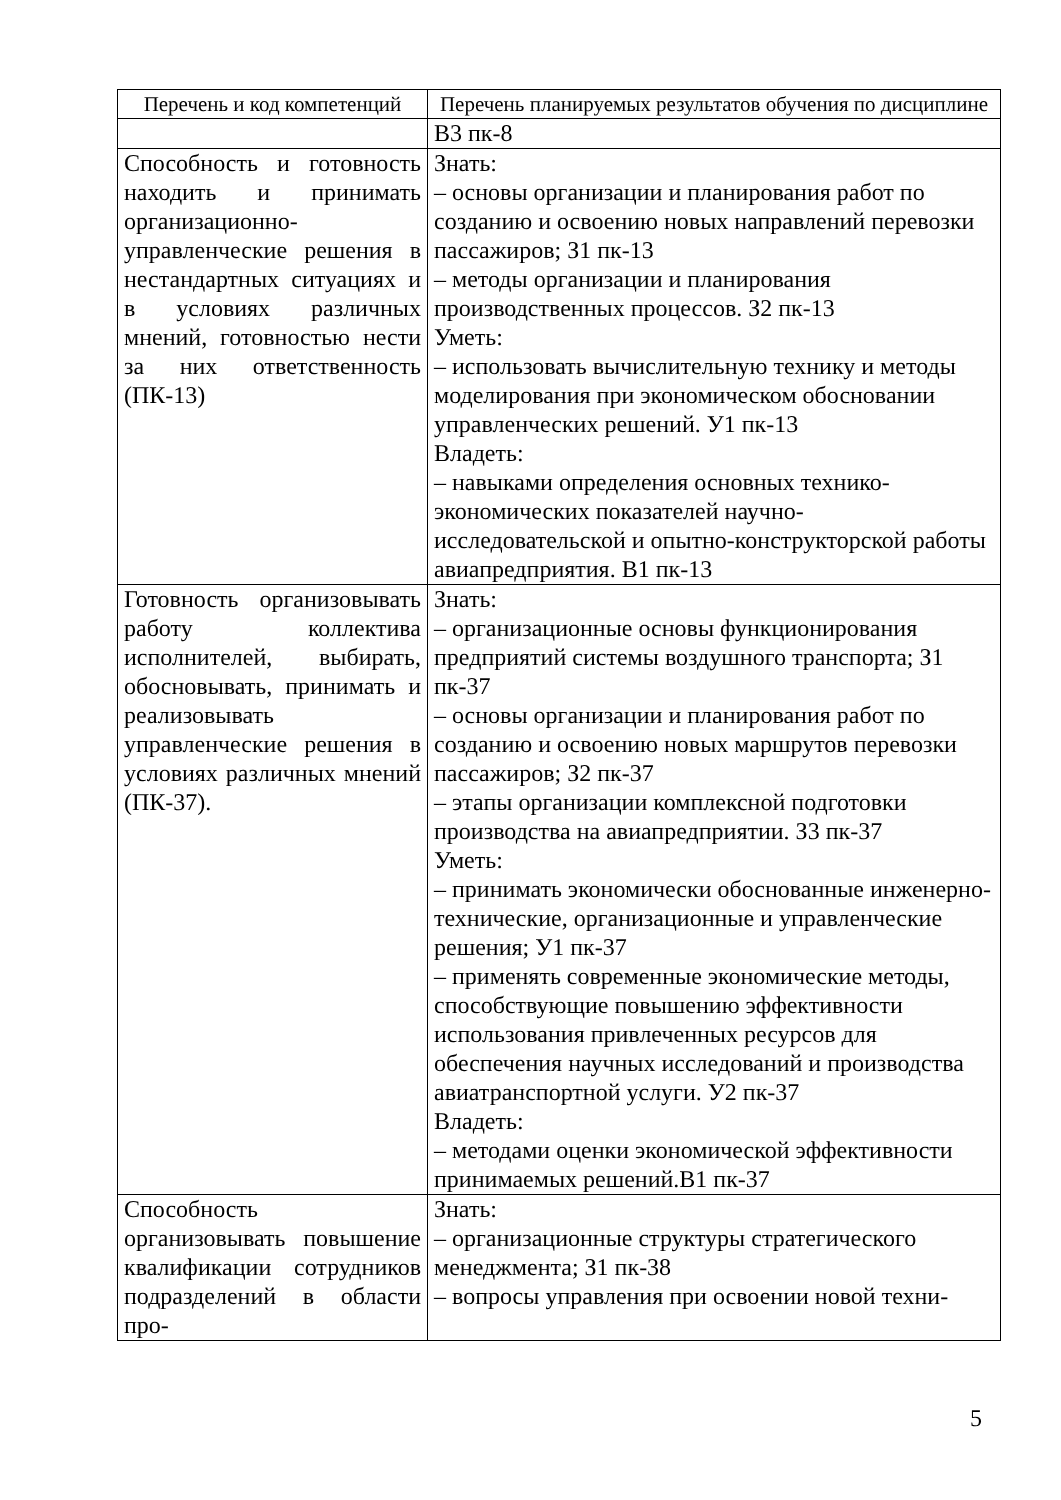| Перечень и код компетенций | Перечень планируемых результатов обучения по дисциплине |
| --- | --- |
| | В3 пк-8 |
| Способность и готовность находить и принимать организационно-управленческие решения в нестандартных ситуациях и в условиях различных мнений, готовностью нести за них ответственность (ПК-13) | Знать: – основы организации и планирования работ по созданию и освоению новых направлений перевозки пассажиров; З1 пк-13 – методы организации и планирования производственных процессов. З2 пк-13 Уметь: – использовать вычислительную технику и методы моделирования при экономическом обосновании управленческих решений. У1 пк-13 Владеть: – навыками определения основных технико-экономических показателей научно-исследовательской и опытно-конструкторской работы авиапредприятия. В1 пк-13 |
| Готовность организовывать работу коллектива исполнителей, выбирать, обосновывать, принимать и реализовывать управленческие решения в условиях различных мнений (ПК-37). | Знать: – организационные основы функционирования предприятий системы воздушного транспорта; З1 пк-37 – основы организации и планирования работ по созданию и освоению новых маршрутов перевозки пассажиров; З2 пк-37 – этапы организации комплексной подготовки производства на авиапредприятии. З3 пк-37 Уметь: – принимать экономически обоснованные инженерно-технические, организационные и управленческие решения; У1 пк-37 – применять современные экономические методы, способствующие повышению эффективности использования привлеченных ресурсов для обеспечения научных исследований и производства авиатранспортной услуги. У2 пк-37 Владеть: – методами оценки экономической эффективности принимаемых решений.В1 пк-37 |
| Способность организовывать повышение квалификации сотрудников подразделений в области про- | Знать: – организационные структуры стратегического менеджмента; З1 пк-38 – вопросы управления при освоении новой техни- |
5